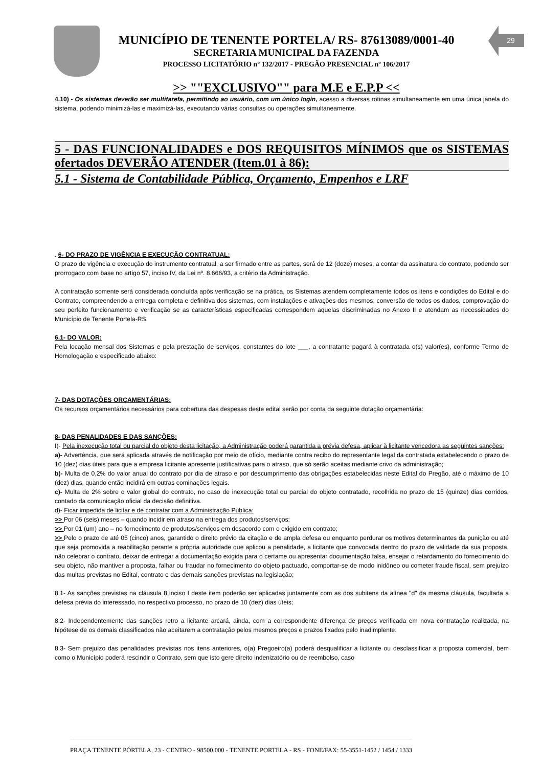29
MUNICÍPIO DE TENENTE PORTELA/ RS- 87613089/0001-40
SECRETARIA MUNICIPAL DA FAZENDA
PROCESSO LICITATÓRIO nº 132/2017 - PREGÃO PRESENCIAL nº 106/2017
>> ""EXCLUSIVO"" para M.E e E.P.P <<
4.10) - Os sistemas deverão ser multitarefa, permitindo ao usuário, com um único login, acesso a diversas rotinas simultaneamente em uma única janela do sistema, podendo minimizá-las e maximizá-las, executando várias consultas ou operações simultaneamente.
5 - DAS FUNCIONALIDADES e DOS REQUISITOS MÍNIMOS que os SISTEMAS ofertados DEVERÃO ATENDER (Item.01 à 86):
5.1 - Sistema de Contabilidade Pública, Orçamento, Empenhos e LRF
. 6- DO PRAZO DE VIGÊNCIA E EXECUÇÃO CONTRATUAL:
O prazo de vigência e execução do instrumento contratual, a ser firmado entre as partes, será de 12 (doze) meses, a contar da assinatura do contrato, podendo ser prorrogado com base no artigo 57, inciso IV, da Lei nº. 8.666/93, a critério da Administração.
A contratação somente será considerada concluída após verificação se na prática, os Sistemas atendem completamente todos os itens e condições do Edital e do Contrato, compreendendo a entrega completa e definitiva dos sistemas, com instalações e ativações dos mesmos, conversão de todos os dados, comprovação do seu perfeito funcionamento e verificação se as características especificadas correspondem aquelas discriminadas no Anexo II e atendam as necessidades do Município de Tenente Portela-RS.
6.1- DO VALOR:
Pela locação mensal dos Sistemas e pela prestação de serviços, constantes do lote ___, a contratante pagará à contratada o(s) valor(es), conforme Termo de Homologação e especificado abaixo:
7- DAS DOTAÇÕES ORÇAMENTÁRIAS:
Os recursos orçamentários necessários para cobertura das despesas deste edital serão por conta da seguinte dotação orçamentária:
8- DAS PENALIDADES E DAS SANÇÕES:
I)- Pela inexecução total ou parcial do objeto desta licitação, a Administração poderá garantida a prévia defesa, aplicar à licitante vencedora as seguintes sanções:
a)- Advertência, que será aplicada através de notificação por meio de ofício, mediante contra recibo do representante legal da contratada estabelecendo o prazo de 10 (dez) dias úteis para que a empresa licitante apresente justificativas para o atraso, que só serão aceitas mediante crivo da administração;
b)- Multa de 0,2% do valor anual do contrato por dia de atraso e por descumprimento das obrigações estabelecidas neste Edital do Pregão, até o máximo de 10 (dez) dias, quando então incidirá em outras cominações legais.
c)- Multa de 2% sobre o valor global do contrato, no caso de inexecução total ou parcial do objeto contratado, recolhida no prazo de 15 (quinze) dias corridos, contado da comunicação oficial da decisão definitiva.
d)- Ficar impedida de licitar e de contratar com a Administração Pública:
>> Por 06 (seis) meses – quando incidir em atraso na entrega dos produtos/serviços;
>> Por 01 (um) ano – no fornecimento de produtos/serviços em desacordo com o exigido em contrato;
>> Pelo o prazo de até 05 (cinco) anos, garantido o direito prévio da citação e de ampla defesa ou enquanto perdurar os motivos determinantes da punição ou até que seja promovida a reabilitação perante a própria autoridade que aplicou a penalidade, a licitante que convocada dentro do prazo de validade da sua proposta, não celebrar o contrato, deixar de entregar a documentação exigida para o certame ou apresentar documentação falsa, ensejar o retardamento do fornecimento do seu objeto, não mantiver a proposta, falhar ou fraudar no fornecimento do objeto pactuado, comportar-se de modo inidôneo ou cometer fraude fiscal, sem prejuízo das multas previstas no Edital, contrato e das demais sanções previstas na legislação;
8.1- As sanções previstas na cláusula 8 inciso I deste item poderão ser aplicadas juntamente com as dos subitens da alínea "d" da mesma cláusula, facultada a defesa prévia do interessado, no respectivo processo, no prazo de 10 (dez) dias úteis;
8.2- Independentemente das sanções retro a licitante arcará, ainda, com a correspondente diferença de preços verificada em nova contratação realizada, na hipótese de os demais classificados não aceitarem a contratação pelos mesmos preços e prazos fixados pelo inadimplente.
8.3- Sem prejuízo das penalidades previstas nos itens anteriores, o(a) Pregoeiro(a) poderá desqualificar a licitante ou desclassificar a proposta comercial, bem como o Município poderá rescindir o Contrato, sem que isto gere direito indenizatório ou de reembolso, caso
PRAÇA TENENTE PÓRTELA, 23 - CENTRO - 98500.000 - TENENTE PORTELA - RS - FONE/FAX: 55-3551-1452 / 1454 / 1333